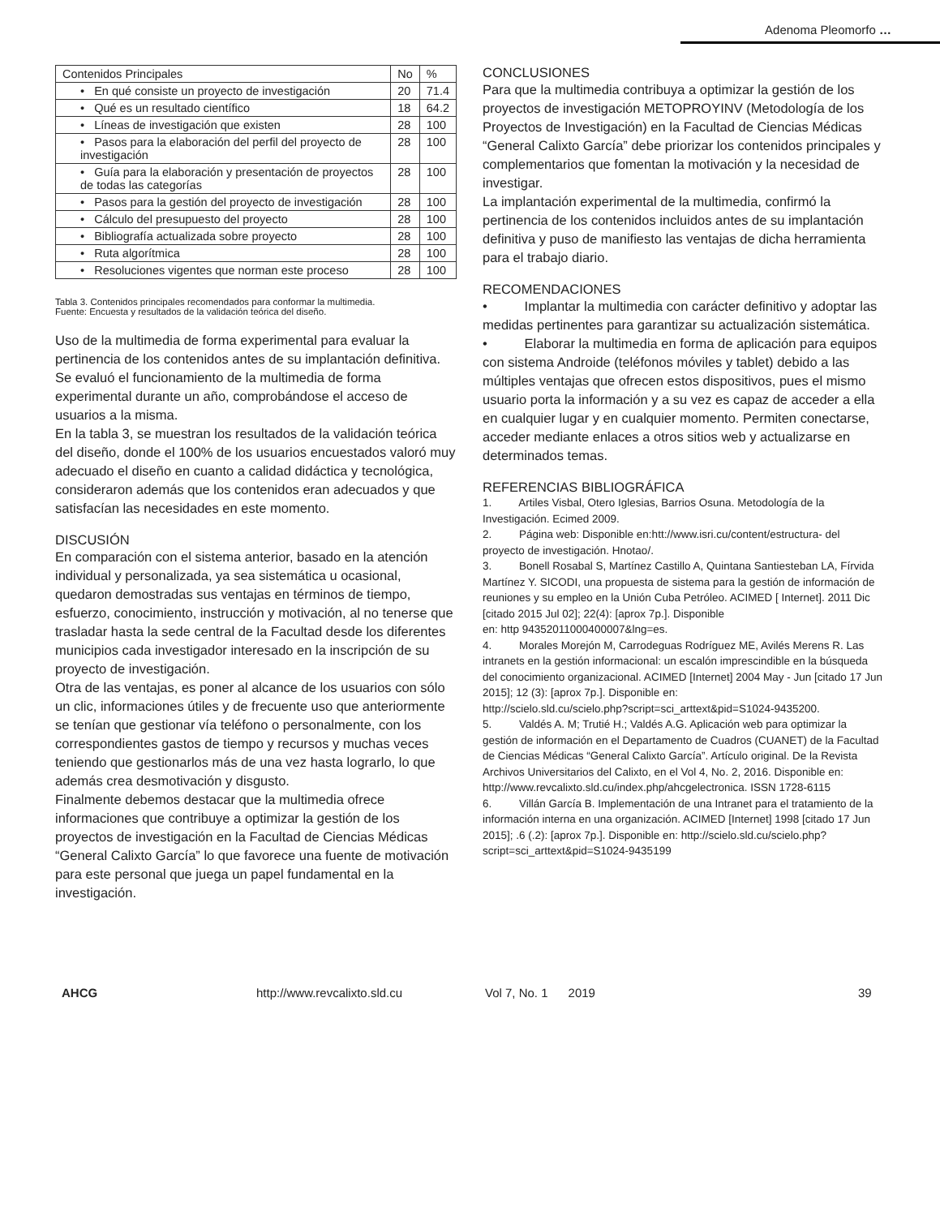Adenoma Pleomorfo …
| Contenidos Principales | No | % |
| • En qué consiste un proyecto de investigación | 20 | 71.4 |
| • Qué es un resultado científico | 18 | 64.2 |
| • Líneas de investigación que existen | 28 | 100 |
| • Pasos para la elaboración del perfil del proyecto de investigación | 28 | 100 |
| • Guía para la elaboración y presentación de proyectos de todas las categorías | 28 | 100 |
| • Pasos para la gestión del proyecto de investigación | 28 | 100 |
| • Cálculo del presupuesto del proyecto | 28 | 100 |
| • Bibliografía actualizada sobre proyecto | 28 | 100 |
| • Ruta algorítmica | 28 | 100 |
| • Resoluciones vigentes que norman este proceso | 28 | 100 |
Tabla 3. Contenidos principales recomendados para conformar la multimedia.
Fuente: Encuesta y resultados de la validación teórica del diseño.
Uso de la multimedia de forma experimental para evaluar la pertinencia de los contenidos antes de su implantación definitiva.
Se evaluó el funcionamiento de la multimedia de forma experimental durante un año, comprobándose el acceso de usuarios a la misma.
En la tabla 3, se muestran los resultados de la validación teórica del diseño, donde el 100% de los usuarios encuestados valoró muy adecuado el diseño en cuanto a calidad didáctica y tecnológica, consideraron además que los contenidos eran adecuados y que satisfacían las necesidades en este momento.
DISCUSIÓN
En comparación con el sistema anterior, basado en la atención individual y personalizada, ya sea sistemática u ocasional, quedaron demostradas sus ventajas en términos de tiempo, esfuerzo, conocimiento, instrucción y motivación, al no tenerse que trasladar hasta la sede central de la Facultad desde los diferentes municipios cada investigador interesado en la inscripción de su proyecto de investigación.
Otra de las ventajas, es poner al alcance de los usuarios con sólo un clic, informaciones útiles y de frecuente uso que anteriormente se tenían que gestionar vía teléfono o personalmente, con los correspondientes gastos de tiempo y recursos y muchas veces teniendo que gestionarlos más de una vez hasta lograrlo, lo que además crea desmotivación y disgusto.
Finalmente debemos destacar que la multimedia ofrece informaciones que contribuye a optimizar la gestión de los proyectos de investigación en la Facultad de Ciencias Médicas “General Calixto García” lo que favorece una fuente de motivación para este personal que juega un papel fundamental en la investigación.
CONCLUSIONES
Para que la multimedia contribuya a optimizar la gestión de los proyectos de investigación METOPROYINV (Metodología de los Proyectos de Investigación) en la Facultad de Ciencias Médicas “General Calixto García” debe priorizar los contenidos principales y complementarios que fomentan la motivación y la necesidad de investigar.
La implantación experimental de la multimedia, confirmó la pertinencia de los contenidos incluidos antes de su implantación definitiva y puso de manifiesto las ventajas de dicha herramienta para el trabajo diario.
RECOMENDACIONES
• Implantar la multimedia con carácter definitivo y adoptar las medidas pertinentes para garantizar su actualización sistemática.
• Elaborar la multimedia en forma de aplicación para equipos con sistema Androide (teléfonos móviles y tablet) debido a las múltiples ventajas que ofrecen estos dispositivos, pues el mismo usuario porta la información y a su vez es capaz de acceder a ella en cualquier lugar y en cualquier momento. Permiten conectarse, acceder mediante enlaces a otros sitios web y actualizarse en determinados temas.
REFERENCIAS BIBLIOGRÁFICA
1. Artiles Visbal, Otero Iglesias, Barrios Osuna. Metodología de la Investigación. Ecimed 2009.
2. Página web: Disponible en:htt://www.isri.cu/content/estructura- del proyecto de investigación. Hnotao/.
3. Bonell Rosabal S, Martínez Castillo A, Quintana Santiesteban LA, Fírvida Martínez Y. SICODI, una propuesta de sistema para la gestión de información de reuniones y su empleo en la Unión Cuba Petróleo. ACIMED [ Internet]. 2011 Dic [citado 2015 Jul 02]; 22(4): [aprox 7p.]. Disponible
en: http 94352011000400007&lng=es.
4. Morales Morejón M, Carrodeguas Rodríguez ME, Avilés Merens R. Las intranets en la gestión informacional: un escalón imprescindible en la búsqueda del conocimiento organizacional. ACIMED [Internet] 2004 May - Jun [citado 17 Jun 2015]; 12 (3): [aprox 7p.]. Disponible en:
http://scielo.sld.cu/scielo.php?script=sci_arttext&pid=S1024-9435200.
5. Valdés A. M; Trutié H.; Valdés A.G. Aplicación web para optimizar la gestión de información en el Departamento de Cuadros (CUANET) de la Facultad de Ciencias Médicas “General Calixto García”. Artículo original. De la Revista Archivos Universitarios del Calixto, en el Vol 4, No. 2, 2016. Disponible en:
http://www.revcalixto.sld.cu/index.php/ahcgelectronica. ISSN 1728-6115
6. Villán García B. Implementación de una Intranet para el tratamiento de la información interna en una organización. ACIMED [Internet] 1998 [citado 17 Jun 2015]; .6 (.2): [aprox 7p.]. Disponible en: http://scielo.sld.cu/scielo.php?script=sci_arttext&pid=S1024-9435199
AHCG http://www.revcalixto.sld.cu Vol 7, No. 1 2019 39